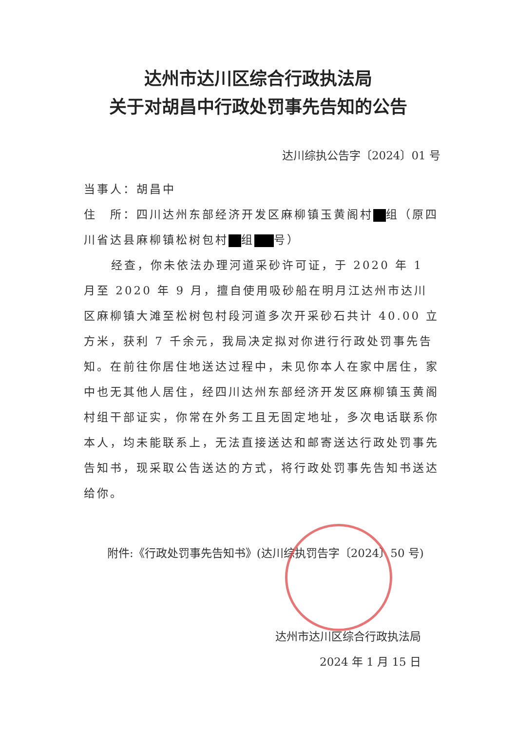达州市达川区综合行政执法局
关于对胡昌中行政处罚事先告知的公告
达川综执公告字〔2024〕01 号
当事人：胡昌中
住　所：四川达州东部经济开发区麻柳镇玉黄阁村 组（原四川省达县麻柳镇松树包村 组 号）
经查，你未依法办理河道采砂许可证，于 2020 年 1 月至 2020 年 9 月，擅自使用吸砂船在明月江达州市达川区麻柳镇大滩至松树包村段河道多次开采砂石共计 40.00 立方米，获利 7 千余元，我局决定拟对你进行行政处罚事先告知。在前往你居住地送达过程中，未见你本人在家中居住，家中也无其他人居住，经四川达州东部经济开发区麻柳镇玉黄阁村组干部证实，你常在外务工且无固定地址，多次电话联系你本人，均未能联系上，无法直接送达和邮寄送达行政处罚事先告知书，现采取公告送达的方式，将行政处罚事先告知书送达给你。
附件:《行政处罚事先告知书》(达川综执罚告字〔2024〕50 号)
达州市达川区综合行政执法局
2024 年 1 月 15 日